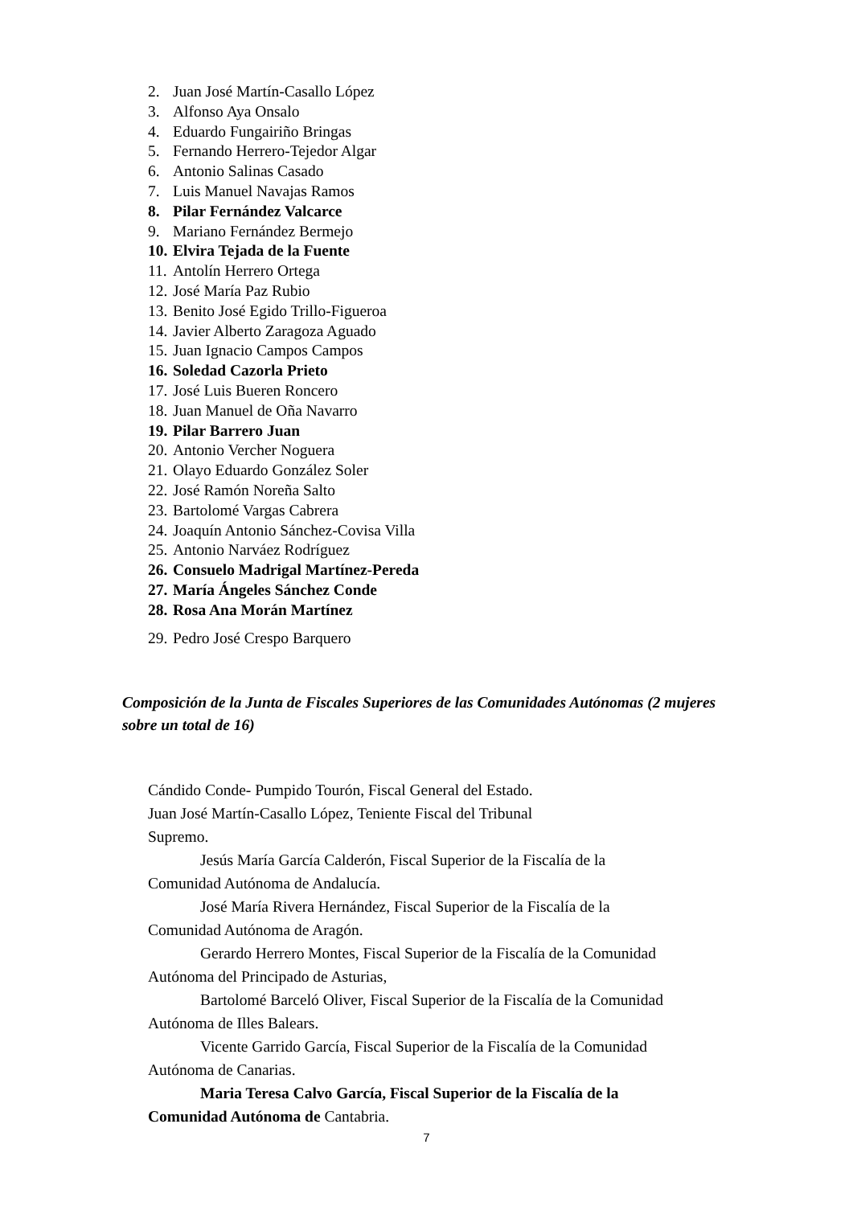2. Juan José Martín-Casallo López
3. Alfonso Aya Onsalo
4. Eduardo Fungairiño Bringas
5. Fernando Herrero-Tejedor Algar
6. Antonio Salinas Casado
7. Luis Manuel Navajas Ramos
8. Pilar Fernández Valcarce
9. Mariano Fernández Bermejo
10. Elvira Tejada de la Fuente
11. Antolín Herrero Ortega
12. José María Paz Rubio
13. Benito José Egido Trillo-Figueroa
14. Javier Alberto Zaragoza Aguado
15. Juan Ignacio Campos Campos
16. Soledad Cazorla Prieto
17. José Luis Bueren Roncero
18. Juan Manuel de Oña Navarro
19. Pilar Barrero Juan
20. Antonio Vercher Noguera
21. Olayo Eduardo González Soler
22. José Ramón Noreña Salto
23. Bartolomé Vargas Cabrera
24. Joaquín Antonio Sánchez-Covisa Villa
25. Antonio Narváez Rodríguez
26. Consuelo Madrigal Martínez-Pereda
27. María Ángeles Sánchez Conde
28. Rosa Ana Morán Martínez
29. Pedro José Crespo Barquero
Composición de la Junta de Fiscales Superiores de las Comunidades Autónomas (2 mujeres sobre un total de 16)
Cándido Conde- Pumpido Tourón, Fiscal General del Estado.
Juan José Martín-Casallo López, Teniente Fiscal del Tribunal
Supremo.
Jesús María García Calderón, Fiscal Superior de la Fiscalía de la Comunidad Autónoma de Andalucía.
José María Rivera Hernández, Fiscal Superior de la Fiscalía de la Comunidad Autónoma de Aragón.
Gerardo Herrero Montes, Fiscal Superior de la Fiscalía de la Comunidad Autónoma del Principado de Asturias,
Bartolomé Barceló Oliver, Fiscal Superior de la Fiscalía de la Comunidad Autónoma de Illes Balears.
Vicente Garrido García, Fiscal Superior de la Fiscalía de la Comunidad Autónoma de Canarias.
Maria Teresa Calvo García, Fiscal Superior de la Fiscalía de la Comunidad Autónoma de Cantabria.
7